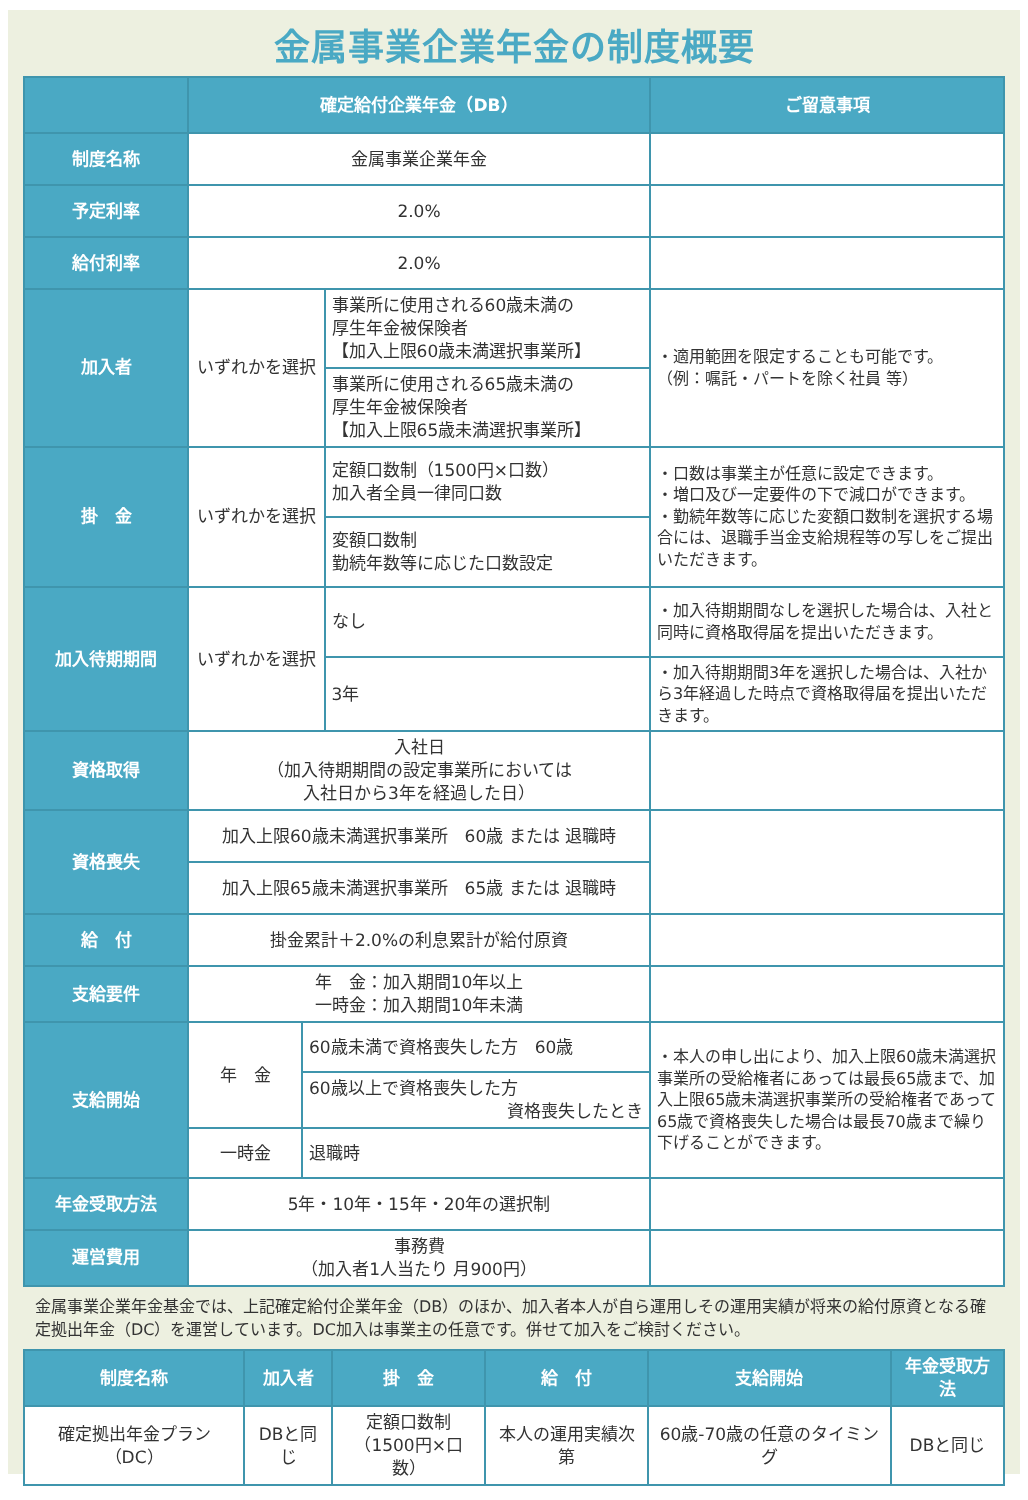金属事業企業年金の制度概要
| | 確定給付企業年金（DB） | | | ご留意事項 |
| --- | --- | --- | --- | --- |
| 制度名称 | 金属事業企業年金 | | | |
| 予定利率 | 2.0% | | | |
| 給付利率 | 2.0% | | | |
| 加入者 | いずれかを選択 | | 事業所に使用される60歳未満の 厚生年金被保険者 【加入上限60歳未満選択事業所】 | ・適用範囲を限定することも可能です。 （例：嘱託・パートを除く社員 等） |
| | | | 事業所に使用される65歳未満の 厚生年金被保険者 【加入上限65歳未満選択事業所】 | |
| 掛 金 | いずれかを選択 | | 定額口数制（1500円×口数） 加入者全員一律同口数 | ・口数は事業主が任意に設定できます。 ・増口及び一定要件の下で減口ができます。 ・勤続年数等に応じた変額口数制を選択する場合には、退職手当金支給規程等の写しをご提出いただきます。 |
| | | | 変額口数制 勤続年数等に応じた口数設定 | |
| 加入待期期間 | いずれかを選択 | | なし | ・加入待期期間なしを選択した場合は、入社と同時に資格取得届を提出いただきます。 |
| | | | 3年 | ・加入待期期間3年を選択した場合は、入社から3年経過した時点で資格取得届を提出いただきます。 |
| 資格取得 | 入社日 （加入待期期間の設定事業所においては 入社日から3年を経過した日） | | | |
| 資格喪失 | 加入上限60歳未満選択事業所 60歳 または 退職時 | | | |
| | 加入上限65歳未満選択事業所 65歳 または 退職時 | | | |
| 給 付 | 掛金累計＋2.0%の利息累計が給付原資 | | | |
| 支給要件 | 年 金：加入期間10年以上 一時金：加入期間10年未満 | | | |
| 支給開始 | 年 金 | 60歳未満で資格喪失した方 60歳 | | ・本人の申し出により、加入上限60歳未満選択事業所の受給権者にあっては最長65歳まで、加入上限65歳未満選択事業所の受給権者であって65歳で資格喪失した場合は最長70歳まで繰り下げることができます。 |
| | | 60歳以上で資格喪失した方 資格喪失したとき | | |
| | 一時金 | 退職時 | | |
| 年金受取方法 | 5年・10年・15年・20年の選択制 | | | |
| 運営費用 | 事務費 （加入者1人当たり 月900円） | | | |
金属事業企業年金基金では、上記確定給付企業年金（DB）のほか、加入者本人が自ら運用しその運用実績が将来の給付原資となる確定拠出年金（DC）を運営しています。DC加入は事業主の任意です。併せて加入をご検討ください。
| 制度名称 | 加入者 | 掛 金 | 給 付 | 支給開始 | 年金受取方法 |
| --- | --- | --- | --- | --- | --- |
| 確定拠出年金プラン（DC） | DBと同じ | 定額口数制 （1500円×口数） | 本人の運用実績次第 | 60歳-70歳の任意のタイミング | DBと同じ |